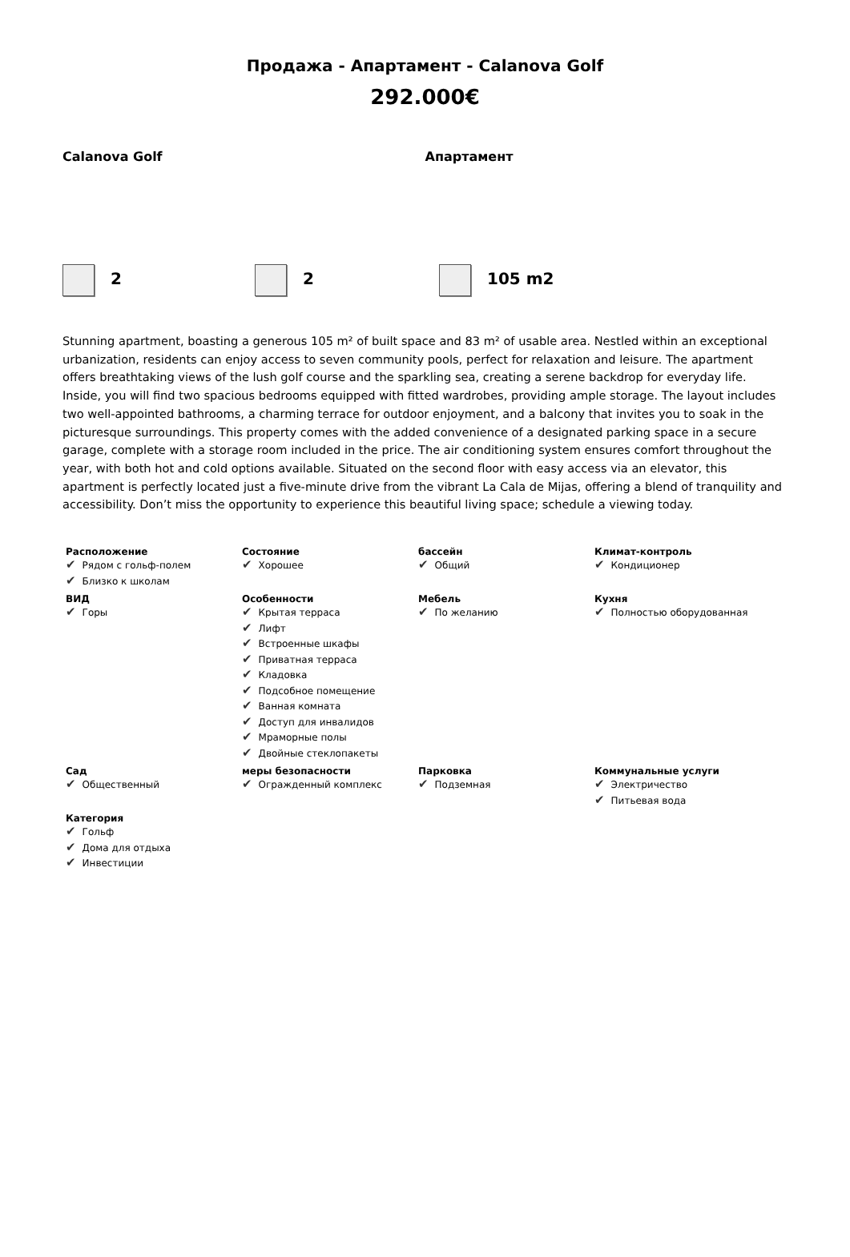Продажа - Апартамент - Calanova Golf
292.000€
Calanova Golf Апартамент
2 2 105 m2
Stunning apartment, boasting a generous 105 m² of built space and 83 m² of usable area. Nestled within an exceptional urbanization, residents can enjoy access to seven community pools, perfect for relaxation and leisure. The apartment offers breathtaking views of the lush golf course and the sparkling sea, creating a serene backdrop for everyday life. Inside, you will find two spacious bedrooms equipped with fitted wardrobes, providing ample storage. The layout includes two well-appointed bathrooms, a charming terrace for outdoor enjoyment, and a balcony that invites you to soak in the picturesque surroundings. This property comes with the added convenience of a designated parking space in a secure garage, complete with a storage room included in the price. The air conditioning system ensures comfort throughout the year, with both hot and cold options available. Situated on the second floor with easy access via an elevator, this apartment is perfectly located just a five-minute drive from the vibrant La Cala de Mijas, offering a blend of tranquility and accessibility. Don’t miss the opportunity to experience this beautiful living space; schedule a viewing today.
| Расположение Рядом с гольф-полем Близко к школам | Состояние Хорошее | бассейн Общий | Климат-контроль Кондиционер |
| ВИД Горы | Особенности Крытая терраса Лифт Встроенные шкафы Приватная терраса Кладовка Подсобное помещение Ванная комната Доступ для инвалидов Мраморные полы Двойные стеклопакеты | Мебель По желанию | Кухня Полностью оборудованная |
| Сад Общественный | меры безопасности Огражденный комплекс | Парковка Подземная | Коммунальные услуги Электричество Питьевая вода |
| Категория Гольф Дома для отдыха Инвестиции | | | |